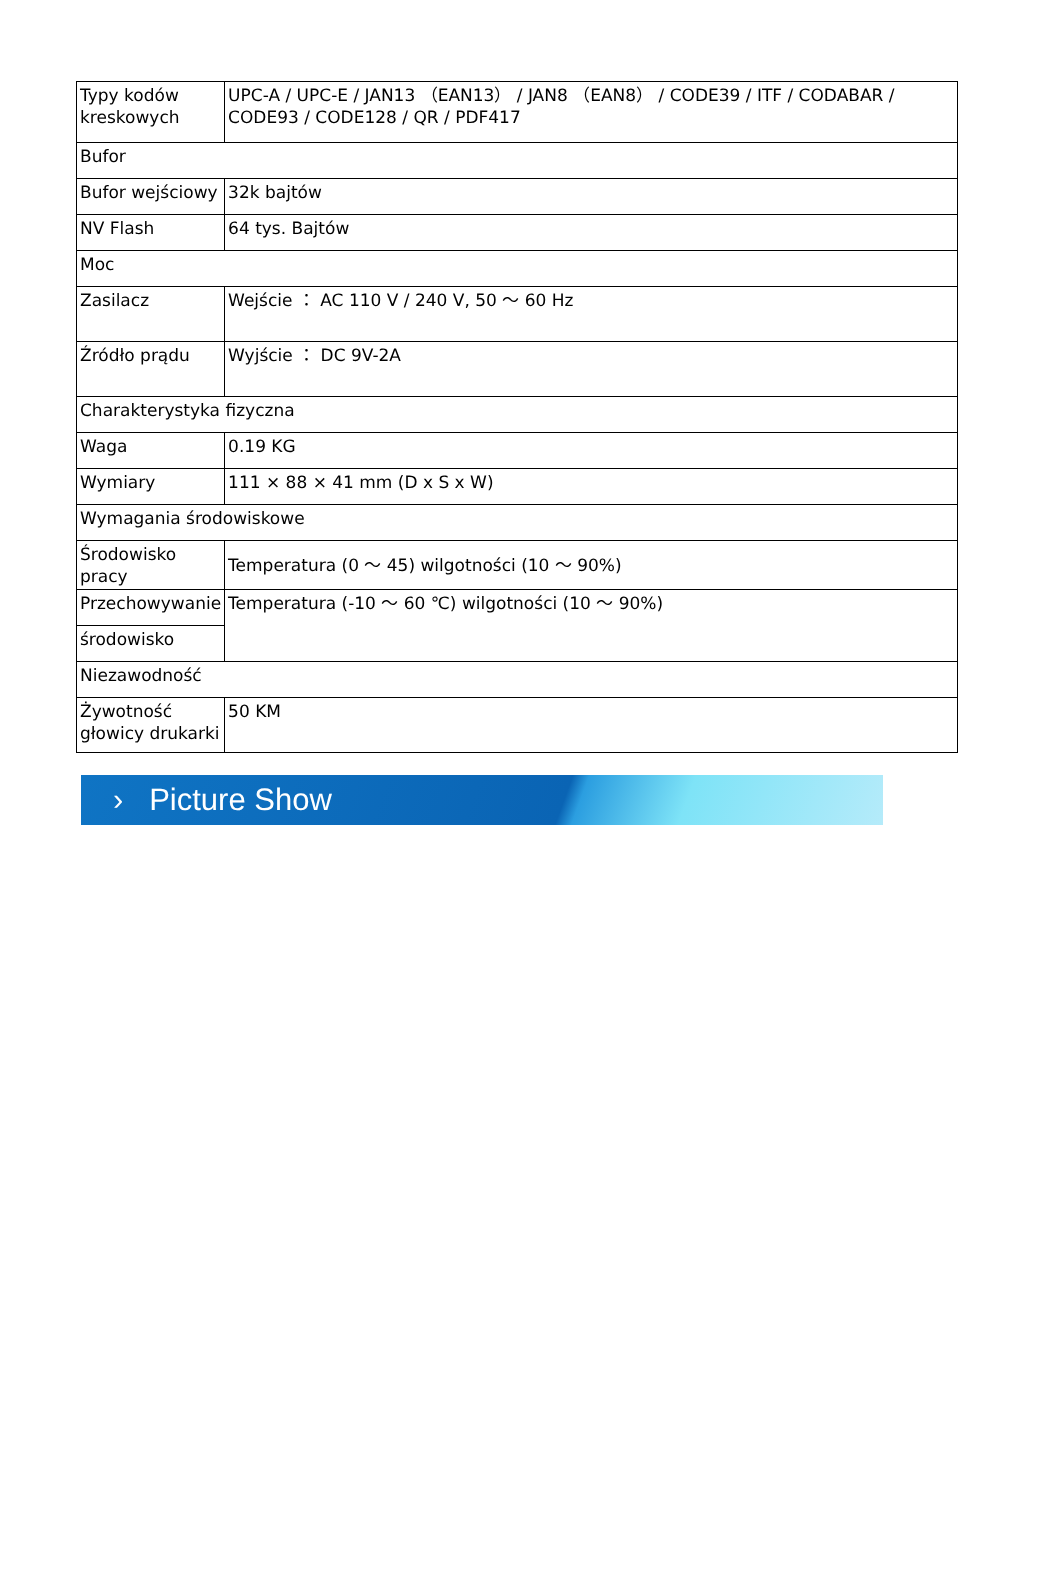| Typy kodów kreskowych | UPC-A / UPC-E / JAN13 （EAN13） / JAN8 （EAN8） / CODE39 / ITF / CODABAR / CODE93 / CODE128 / QR / PDF417 |
| Bufor | |
| Bufor wejściowy | 32k bajtów |
| NV Flash | 64 tys. Bajtów |
| Moc | |
| Zasilacz | Wejście ： AC 110 V / 240 V, 50 ～ 60 Hz |
| Źródło prądu | Wyjście ： DC 9V-2A |
| Charakterystyka fizyczna | |
| Waga | 0.19 KG |
| Wymiary | 111 × 88 × 41 mm (D x S x W) |
| Wymagania środowiskowe | |
| Środowisko pracy | Temperatura (0 ～ 45) wilgotności (10 ～ 90%) |
| Przechowywanie | Temperatura (-10 ～ 60 ℃) wilgotności (10 ～ 90%) |
| środowisko | |
| Niezawodność | |
| Żywotność głowicy drukarki | 50 KM |
› Picture Show